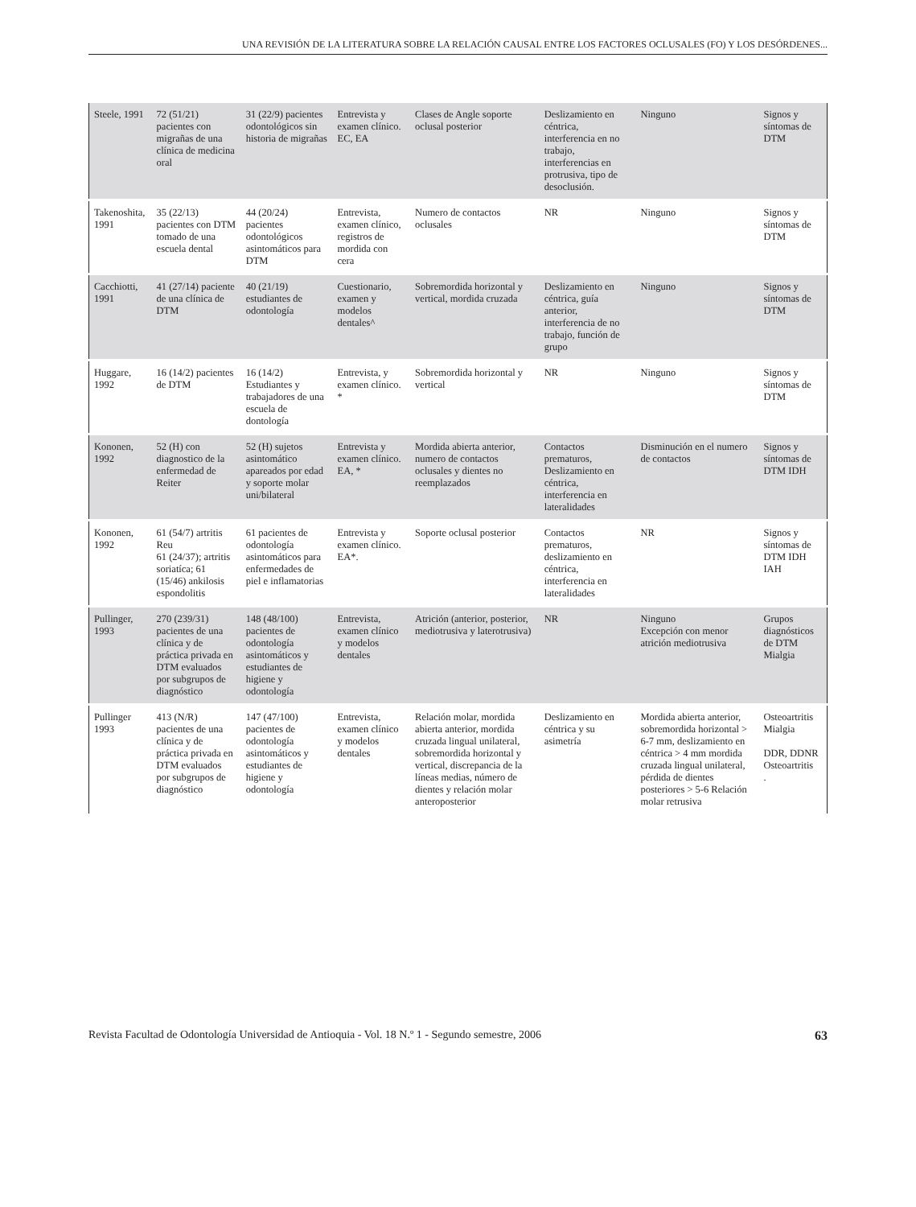UNA REVISIÓN DE LA LITERATURA SOBRE LA RELACIÓN CAUSAL ENTRE LOS FACTORES OCLUSALES (FO) Y LOS DESÓRDENES...
| Steele, 1991 | 72 (51/21) pacientes con migrañas de una clínica de medicina oral | 31 (22/9) pacientes odontológicos sin historia de migrañas | Entrevista y examen clínico. EC, EA | Clases de Angle soporte oclusal posterior | Deslizamiento en céntrica, interferencia en no trabajo, interferencias en protrusiva, tipo de desoclusión. | Ninguno | Signos y síntomas de DTM |
| Takenoshita, 1991 | 35 (22/13) pacientes con DTM tomado de una escuela dental | 44 (20/24) pacientes odontológicos asintomáticos para DTM | Entrevista, examen clínico, registros de mordida con cera | Numero de contactos oclusales | NR | Ninguno | Signos y síntomas de DTM |
| Cacchiotti, 1991 | 41 (27/14) paciente de una clínica de DTM | 40 (21/19) estudiantes de odontología | Cuestionario, examen y modelos dentales^ | Sobremordida horizontal y vertical, mordida cruzada | Deslizamiento en céntrica, guía anterior, interferencia de no trabajo, función de grupo | Ninguno | Signos y síntomas de DTM |
| Huggare, 1992 | 16 (14/2) pacientes de DTM | 16 (14/2) Estudiantes y trabajadores de una escuela de dontología | Entrevista, y examen clínico. * | Sobremordida horizontal y vertical | NR | Ninguno | Signos y síntomas de DTM |
| Kononen, 1992 | 52 (H) con diagnostico de la enfermedad de Reiter | 52 (H) sujetos asintomático apareados por edad y soporte molar uni/bilateral | Entrevista y examen clínico. EA, * | Mordida abierta anterior, numero de contactos oclusales y dientes no reemplazados | Contactos prematuros, Deslizamiento en céntrica, interferencia en lateralidades | Disminución en el numero de contactos | Signos y síntomas de DTM IDH |
| Kononen, 1992 | 61 (54/7) artritis Reu 61 (24/37); artritis soriatíca; 61 (15/46) ankilosis espondolitis | 61 pacientes de odontología asintomáticos para enfermedades de piel e inflamatorias | Entrevista y examen clínico. EA*. | Soporte oclusal posterior | Contactos prematuros, deslizamiento en céntrica, interferencia en lateralidades | NR | Signos y síntomas de DTM IDH IAH |
| Pullinger, 1993 | 270 (239/31) pacientes de una clínica y de práctica privada en DTM evaluados por subgrupos de diagnóstico | 148 (48/100) pacientes de odontología asintomáticos y estudiantes de higiene y odontología | Entrevista, examen clínico y modelos dentales | Atrición (anterior, posterior, mediotrusiva y laterotrusiva) | NR | Ninguno Excepción con menor atrición mediotrusiva | Grupos diagnósticos de DTM Mialgia |
| Pullinger 1993 | 413 (N/R) pacientes de una clínica y de práctica privada en DTM evaluados por subgrupos de diagnóstico | 147 (47/100) pacientes de odontología asintomáticos y estudiantes de higiene y odontología | Entrevista, examen clínico y modelos dentales | Relación molar, mordida abierta anterior, mordida cruzada lingual unilateral, sobremordida horizontal y vertical, discrepancia de la líneas medias, número de dientes y relación molar anteroposterior | Deslizamiento en céntrica y su asimetría | Mordida abierta anterior, sobremordida horizontal > 6-7 mm, deslizamiento en céntrica > 4 mm mordida cruzada lingual unilateral, pérdida de dientes posteriores > 5-6 Relación molar retrusiva | Osteoartritis Mialgia DDR, DDNR Osteoartritis . |
Revista Facultad de Odontología Universidad de Antioquia - Vol. 18 N.º 1 - Segundo semestre, 2006 63